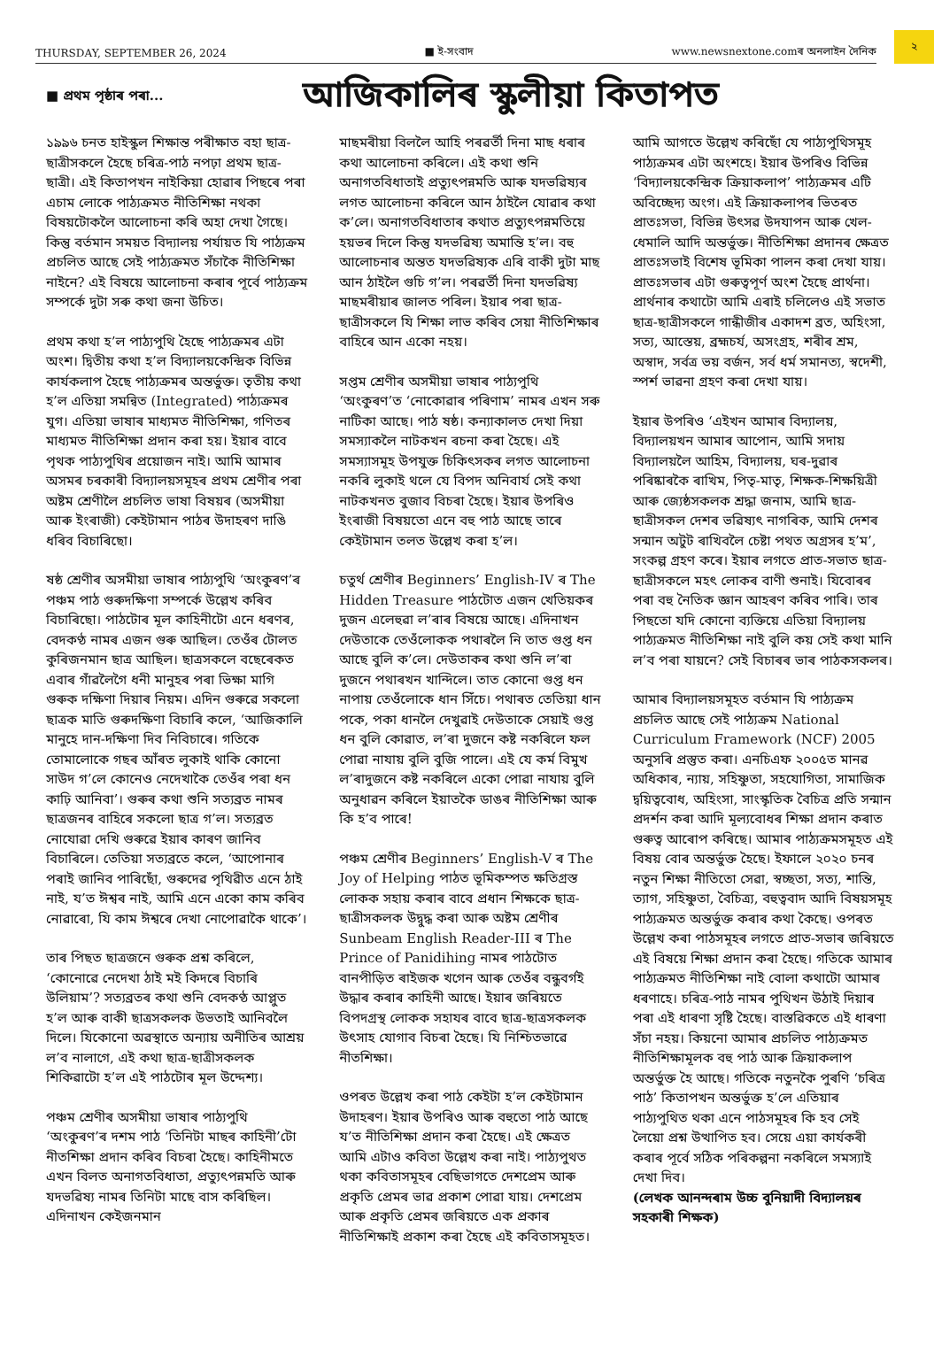THURSDAY, SEPTEMBER 26, 2024 ■ ই-সংবাদ www.newsnextone.comৰ অনলাইন দৈনিক
২
■ প্ৰথম পৃষ্ঠাৰ পৰা...
আজিকালিৰ স্কুলীয়া কিতাপত
১৯৯৬ চনত হাইস্কুল শিক্ষান্ত পৰীক্ষাত বহা ছাত্ৰ-ছাত্ৰীসকলে হৈছে চৰিত্ৰ-পাঠ নপঢ়া প্ৰথম ছাত্ৰ-ছাত্ৰী। এই কিতাপখন নাইকিয়া হোৱাৰ পিছৰে পৰা এচাম লোকে পাঠ্যক্ৰমত নীতিশিক্ষা নথকা বিষয়টোকলৈ আলোচনা কৰি অহা দেখা গৈছে। কিন্তু বৰ্তমান সময়ত বিদ্যালয় পৰ্যায়ত যি পাঠ্যক্ৰম প্ৰচলিত আছে সেই পাঠ্যক্ৰমত সঁচাকৈ নীতিশিক্ষা নাইনে? এই বিষয়ে আলোচনা কৰাৰ পূৰ্বে পাঠ্যক্ৰম সম্পৰ্কে দুটা সৰু কথা জনা উচিত।
প্ৰথম কথা হ’ল পাঠ্যপুথি হৈছে পাঠ্যক্ৰমৰ এটা অংশ। দ্বিতীয় কথা হ’ল বিদ্যালয়কেন্দ্ৰিক বিভিন্ন কাৰ্যকলাপ হৈছে পাঠ্যক্ৰমৰ অন্তৰ্ভুক্ত। তৃতীয় কথা হ’ল এতিয়া সমন্বিত (Integrated) পাঠ্যক্ৰমৰ যুগ। এতিয়া ভাষাৰ মাধ্যমত নীতিশিক্ষা, গণিতৰ মাধ্যমত নীতিশিক্ষা প্ৰদান কৰা হয়। ইয়াৰ বাবে পৃথক পাঠ্যপুথিৰ প্ৰয়োজন নাই। আমি আমাৰ অসমৰ চৰকাৰী বিদ্যালয়সমূহৰ প্ৰথম শ্ৰেণীৰ পৰা অষ্টম শ্ৰেণীলৈ প্ৰচলিত ভাষা বিষয়ৰ (অসমীয়া আৰু ইংৰাজী) কেইটামান পাঠৰ উদাহৰণ দাঙি ধৰিব বিচাৰিছো।
ষষ্ঠ শ্ৰেণীৰ অসমীয়া ভাষাৰ পাঠ্যপুথি ‘অংকুৰণ’ৰ পঞ্চম পাঠ গুৰুদক্ষিণা সম্পৰ্কে উল্লেখ কৰিব বিচাৰিছো। পাঠটোৰ মূল কাহিনীটো এনে ধৰণৰ, বেদকণ্ঠ নামৰ এজন গুৰু আছিল। তেওঁৰ টোলত কুৰিজনমান ছাত্ৰ আছিল। ছাত্ৰসকলে বছেৰেকত এবাৰ গাঁৱলৈগৈ ধনী মানুহৰ পৰা ভিক্ষা মাগি গুৰুক দক্ষিণা দিয়াৰ নিয়ম। এদিন গুৰুৱে সকলো ছাত্ৰক মাতি গুৰুদক্ষিণা বিচাৰি কলে, ‘আজিকালি মানুহে দান-দক্ষিণা দিব নিবিচাৰে। গতিকে তোমালোকে গছৰ আঁৰত লুকাই থাকি কোনো সাউদ গ’লে কোনেও নেদেখাকৈ তেওঁৰ পৰা ধন কাঢ়ি আনিবা’। গুৰুৰ কথা শুনি সত্যব্ৰত নামৰ ছাত্ৰজনৰ বাহিৰে সকলো ছাত্ৰ গ’ল। সত্যব্ৰত নোযোৱা দেখি গুৰুৱে ইয়াৰ কাৰণ জানিব বিচাৰিলে। তেতিয়া সত্যব্ৰতে কলে, ‘আপোনাৰ পৰাই জানিব পাৰিছোঁ, গুৰুদেৱ পৃথিৱীত এনে ঠাই নাই, য’ত ঈশ্বৰ নাই, আমি এনে একো কাম কৰিব নোৱাৰো, যি কাম ঈশ্বৰে দেখা নোপোৱাকৈ থাকে’।
তাৰ পিছত ছাত্ৰজনে গুৰুক প্ৰশ্ন কৰিলে, ‘কোনোৱে নেদেখা ঠাই মই কিদৰে বিচাৰি উলিয়াম’? সত্যব্ৰতৰ কথা শুনি বেদকণ্ঠ আপ্লুত হ’ল আৰু বাকী ছাত্ৰসকলক উভতাই আনিবলৈ দিলে। যিকোনো অৱস্থাতে অন্যায় অনীতিৰ আশ্ৰয় ল’ব নালাগে, এই কথা ছাত্ৰ-ছাত্ৰীসকলক শিকিৱাটো হ’ল এই পাঠটোৰ মূল উদ্দেশ্য।
পঞ্চম শ্ৰেণীৰ অসমীয়া ভাষাৰ পাঠ্যপুথি ‘অংকুৰণ’ৰ দশম পাঠ ‘তিনিটা মাছৰ কাহিনী’টো নীতশিক্ষা প্ৰদান কৰিব বিচৰা হৈছে। কাহিনীমতে এখন বিলত অনাগতবিধাতা, প্ৰত্যুৎপন্নমতি আৰু যদভৱিষ্য নামৰ তিনিটা মাছে বাস কৰিছিল। এদিনাখন কেইজনমান
মাছমৰীয়া বিললৈ আহি পৰৱৰ্তী দিনা মাছ ধৰাৰ কথা আলোচনা কৰিলে। এই কথা শুনি অনাগতবিধাতাই প্ৰত্যুৎপন্নমতি আৰু যদভৱিষ্যৰ লগত আলোচনা কৰিলে আন ঠাইলৈ যোৱাৰ কথা ক’লে। অনাগতবিধাতাৰ কথাত প্ৰত্যুৎপন্নমতিয়ে হয়ভৰ দিলে কিন্তু যদভৱিষ্য অমান্তি হ’ল। বহু আলোচনাৰ অন্তত যদভৱিষ্যক এৰি বাকী দুটা মাছ আন ঠাইলৈ গুচি গ’ল। পৰৱৰ্তী দিনা যদভৱিষ্য মাছমৰীয়াৰ জালত পৰিল। ইয়াৰ পৰা ছাত্ৰ-ছাত্ৰীসকলে যি শিক্ষা লাভ কৰিব সেয়া নীতিশিক্ষাৰ বাহিৰে আন একো নহয়।
সপ্তম শ্ৰেণীৰ অসমীয়া ভাষাৰ পাঠ্যপুথি ‘অংকুৰণ’ত ‘নোকোৱাৰ পৰিণাম’ নামৰ এখন সৰু নাটিকা আছে। পাঠ ষষ্ঠ। কন্যাকালত দেখা দিয়া সমস্যাকলৈ নাটকখন ৰচনা কৰা হৈছে। এই সমস্যাসমূহ উপযুক্ত চিকিৎসকৰ লগত আলোচনা নকৰি লুকাই থলে যে বিপদ অনিবাৰ্য সেই কথা নাটকখনত বুজাব বিচৰা হৈছে। ইয়াৰ উপৰিও ইংৰাজী বিষয়তো এনে বহু পাঠ আছে তাৰে কেইটামান তলত উল্লেখ কৰা হ’ল।
চতুৰ্থ শ্ৰেণীৰ Beginners’ English-IV ৰ The Hidden Treasure পাঠটোত এজন খেতিয়কৰ দুজন এলেহুৱা ল’ৰাৰ বিষয়ে আছে। এদিনাখন দেউতাকে তেওঁলোকক পথাৰলৈ নি তাত গুপ্ত ধন আছে বুলি ক’লে। দেউতাকৰ কথা শুনি ল’ৰা দুজনে পথাৰখন খান্দিলে। তাত কোনো গুপ্ত ধন নাপায় তেওঁলোকে ধান সিঁচে। পথাৰত তেতিয়া ধান পকে, পকা ধানলৈ দেখুৱাই দেউতাকে সেয়াই গুপ্ত ধন বুলি কোৱাত, ল’ৰা দুজনে কষ্ট নকৰিলে ফল পোৱা নাযায় বুলি বুজি পালে। এই যে কৰ্ম বিমুখ ল’ৰাদুজনে কষ্ট নকৰিলে একো পোৱা নাযায় বুলি অনুধাৱন কৰিলে ইয়াতকৈ ডাঙৰ নীতিশিক্ষা আৰু কি হ’ব পাৰে!
পঞ্চম শ্ৰেণীৰ Beginners’ English-V ৰ The Joy of Helping পাঠত ভূমিকম্পত ক্ষতিগ্ৰস্ত লোকক সহায় কৰাৰ বাবে প্ৰধান শিক্ষকে ছাত্ৰ-ছাত্ৰীসকলক উদ্বুদ্ধ কৰা আৰু অষ্টম শ্ৰেণীৰ Sunbeam English Reader-III ৰ The Prince of Panidihing নামৰ পাঠটোত বানপীড়িত ৰাইজক খগেন আৰু তেওঁৰ বন্ধুবৰ্গই উদ্ধাৰ কৰাৰ কাহিনী আছে। ইয়াৰ জৰিয়তে বিপদগ্ৰস্থ লোকক সহাযৰ বাবে ছাত্ৰ-ছাত্ৰসকলক উৎসাহ যোগাব বিচৰা হৈছে। যি নিশ্চিতভাৱে নীতশিক্ষা।
ওপৰত উল্লেখ কৰা পাঠ কেইটা হ’ল কেইটামান উদাহৰণ। ইয়াৰ উপৰিও আৰু বহুতো পাঠ আছে য’ত নীতিশিক্ষা প্ৰদান কৰা হৈছে। এই ক্ষেত্ৰত আমি এটাও কবিতা উল্লেখ কৰা নাই। পাঠ্যপুথত থকা কবিতাসমূহৰ বেছিভাগতে দেশপ্ৰেম আৰু প্ৰকৃতি প্ৰেমৰ ভাৱ প্ৰকাশ পোৱা যায়। দেশপ্ৰেম আৰু প্ৰকৃতি প্ৰেমৰ জৰিয়তে এক প্ৰকাৰ নীতিশিক্ষাই প্ৰকাশ কৰা হৈছে এই কবিতাসমূহত।
আমি আগতে উল্লেখ কৰিছোঁ যে পাঠ্যপুথিসমূহ পাঠ্যক্ৰমৰ এটা অংশহে। ইয়াৰ উপৰিও বিভিন্ন ‘বিদ্যালয়কেন্দ্ৰিক ক্ৰিয়াকলাপ’ পাঠ্যক্ৰমৰ এটি অবিচ্ছেদ্য অংগ। এই ক্ৰিয়াকলাপৰ ভিতৰত প্ৰাতঃসভা, বিভিন্ন উৎসৱ উদযাপন আৰু খেল-ধেমালি আদি অন্তৰ্ভুক্ত। নীতিশিক্ষা প্ৰদানৰ ক্ষেত্ৰত প্ৰাতঃসভাই বিশেষ ভূমিকা পালন কৰা দেখা যায়। প্ৰাতঃসভাৰ এটা গুৰুত্বপূৰ্ণ অংশ হৈছে প্ৰাৰ্থনা। প্ৰাৰ্থনাৰ কথাটো আমি এৰাই চলিলেও এই সভাত ছাত্ৰ-ছাত্ৰীসকলে গান্ধীজীৰ একাদশ ব্ৰত, অহিংসা, সত্য, আস্তেয়, ব্ৰহ্মচৰ্য, অসংগ্ৰহ, শৰীৰ শ্ৰম, অস্বাদ, সৰ্বত্ৰ ভয় বৰ্জন, সৰ্ব ধৰ্ম সমানত্য, স্বদেশী, স্পৰ্শ ভাৱনা গ্ৰহণ কৰা দেখা যায়।
ইয়াৰ উপৰিও ‘এইখন আমাৰ বিদ্যালয়, বিদ্যালয়খন আমাৰ আপোন, আমি সদায় বিদ্যালয়লৈ আহিম, বিদ্যালয়, ঘৰ-দুৱাৰ পৰিষ্কাৰকৈ ৰাখিম, পিতৃ-মাতৃ, শিক্ষক-শিক্ষয়িত্ৰী আৰু জ্যেষ্ঠসকলক শ্ৰদ্ধা জনাম, আমি ছাত্ৰ-ছাত্ৰীসকল দেশৰ ভৱিষ্যৎ নাগৰিক, আমি দেশৰ সন্মান অটুট ৰাখিবলৈ চেষ্টা পথত অগ্ৰসৰ হ’ম’, সংকল্প গ্ৰহণ কৰে। ইয়াৰ লগতে প্ৰাত-সভাত ছাত্ৰ-ছাত্ৰীসকলে মহৎ লোকৰ বাণী শুনাই। যিবোৰৰ পৰা বহু নৈতিক জ্ঞান আহৰণ কৰিব পাৰি। তাৰ পিছতো যদি কোনো ব্যক্তিয়ে এতিয়া বিদ্যালয় পাঠ্যক্ৰমত নীতিশিক্ষা নাই বুলি কয় সেই কথা মানি ল’ব পৰা যায়নে? সেই বিচাৰৰ ভাৰ পাঠকসকলৰ।
আমাৰ বিদ্যালয়সমূহত বৰ্তমান যি পাঠ্যক্ৰম প্ৰচলিত আছে সেই পাঠ্যক্ৰম National Curriculum Framework (NCF) 2005 অনুসৰি প্ৰস্তুত কৰা। এনচিএফ ২০০৫ত মানৱ অধিকাৰ, ন্যায়, সহিষ্ণুতা, সহযোগিতা, সামাজিক দ্বয়িত্ববোধ, অহিংসা, সাংস্কৃতিক বৈচিত্ৰ প্ৰতি সন্মান প্ৰদৰ্শন কৰা আদি মূল্যবোধৰ শিক্ষা প্ৰদান কৰাত গুৰুত্ব আৰোপ কৰিছে। আমাৰ পাঠ্যক্ৰমসমূহত এই বিষয় বোৰ অন্তৰ্ভুক্ত হৈছে। ইফালে ২০২০ চনৰ নতুন শিক্ষা নীতিতো সেৱা, স্বচ্ছতা, সত্য, শান্তি, ত্যাগ, সহিষ্ণুতা, বৈচিত্ৰ্য, বহুত্ববাদ আদি বিষয়সমূহ পাঠ্যক্ৰমত অন্তৰ্ভুক্ত কৰাৰ কথা কৈছে। ওপৰত উল্লেখ কৰা পাঠসমূহৰ লগতে প্ৰাত-সভাৰ জৰিয়তে এই বিষয়ে শিক্ষা প্ৰদান কৰা হৈছে। গতিকে আমাৰ পাঠ্যক্ৰমত নীতিশিক্ষা নাই বোলা কথাটো আমাৰ ধৰণাহে। চৰিত্ৰ-পাঠ নামৰ পুথিখন উঠাই দিয়াৰ পৰা এই ধাৰণা সৃষ্টি হৈছে। বাস্তৱিকতে এই ধাৰণা সঁচা নহয়। কিয়নো আমাৰ প্ৰচলিত পাঠ্যক্ৰমত নীতিশিক্ষামূলক বহু পাঠ আৰু ক্ৰিয়াকলাপ অন্তৰ্ভুক্ত হৈ আছে। গতিকে নতুনকৈ পুৰণি ‘চৰিত্ৰ পাঠ’ কিতাপখন অন্তৰ্ভুক্ত হ’লে এতিয়াৰ পাঠ্যপুথিত থকা এনে পাঠসমূহৰ কি হব সেই লৈয়ো প্ৰশ্ন উত্থাপিত হব। সেয়ে এয়া কাৰ্যকৰী কৰাৰ পূৰ্বে সঠিক পৰিকল্পনা নকৰিলে সমস্যাই দেখা দিব।
(লেখক আনন্দৰাম উচ্চ বুনিয়াদী বিদ্যালয়ৰ সহকাৰী শিক্ষক)